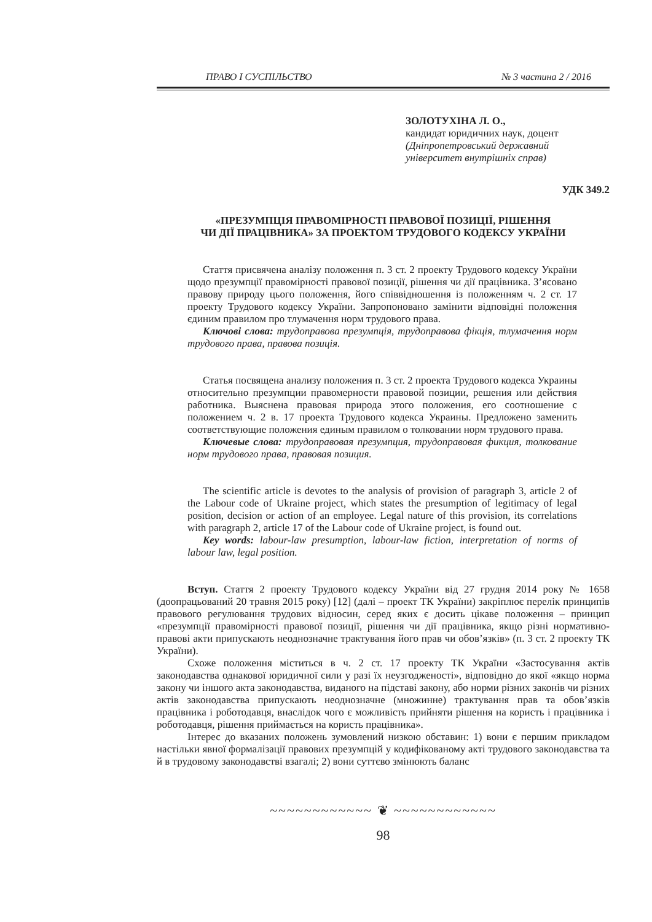ПРАВО І СУСПІЛЬСТВО № 3 частина 2 / 2016
ЗОЛОТУХІНА Л. О.,
кандидат юридичних наук, доцент
(Дніпропетровський державний
університет внутрішніх справ)
УДК 349.2
«ПРЕЗУМПЦІЯ ПРАВОМІРНОСТІ ПРАВОВОЇ ПОЗИЦІЇ, РІШЕННЯ
ЧИ ДІЇ ПРАЦІВНИКА» ЗА ПРОЕКТОМ ТРУДОВОГО КОДЕКСУ УКРАЇНИ
Стаття присвячена аналізу положення п. 3 ст. 2 проекту Трудового кодексу України щодо презумпції правомірності правової позиції, рішення чи дії працівника. З’ясовано правову природу цього положення, його співвідношення із положенням ч. 2 ст. 17 проекту Трудового кодексу України. Запропоновано замінити відповідні положення єдиним правилом про тлумачення норм трудового права.
Ключові слова: трудоправова презумпція, трудоправова фікція, тлумачення норм трудового права, правова позиція.
Статья посвящена анализу положения п. 3 ст. 2 проекта Трудового кодекса Украины относительно презумпции правомерности правовой позиции, решения или действия работника. Выяснена правовая природа этого положения, его соотношение с положением ч. 2 в. 17 проекта Трудового кодекса Украины. Предложено заменить соответствующие положения единым правилом о толковании норм трудового права.
Ключевые слова: трудоправовая презумпция, трудоправовая фикция, толкование норм трудового права, правовая позиция.
The scientific article is devotes to the analysis of provision of paragraph 3, article 2 of the Labour code of Ukraine project, which states the presumption of legitimacy of legal position, decision or action of an employee. Legal nature of this provision, its correlations with paragraph 2, article 17 of the Labour code of Ukraine project, is found out.
Key words: labour-law presumption, labour-law fiction, interpretation of norms of labour law, legal position.
Вступ. Стаття 2 проекту Трудового кодексу України від 27 грудня 2014 року № 1658 (доопрацьований 20 травня 2015 року) [12] (далі – проект ТК України) закріплює перелік принципів правового регулювання трудових відносин, серед яких є досить цікаве положення – принцип «презумпції правомірності правової позиції, рішення чи дії працівника, якщо різні нормативно-правові акти припускають неоднозначне трактування його прав чи обов’язків» (п. 3 ст. 2 проекту ТК України).
Схоже положення міститься в ч. 2 ст. 17 проекту ТК України «Застосування актів законодавства однакової юридичної сили у разі їх неузгодженості», відповідно до якої «якщо норма закону чи іншого акта законодавства, виданого на підставі закону, або норми різних законів чи різних актів законодавства припускають неоднозначне (множинне) трактування прав та обов’язків працівника і роботодавця, внаслідок чого є можливість прийняти рішення на користь і працівника і роботодавця, рішення приймається на користь працівника».
Інтерес до вказаних положень зумовлений низкою обставин: 1) вони є першим прикладом настільки явної формалізації правових презумпцій у кодифікованому акті трудового законодавства та й в трудовому законодавстві взагалі; 2) вони суттєво змінюють баланс
~~~~~~~~~~~~ ❦ ~~~~~~~~~~~~
98